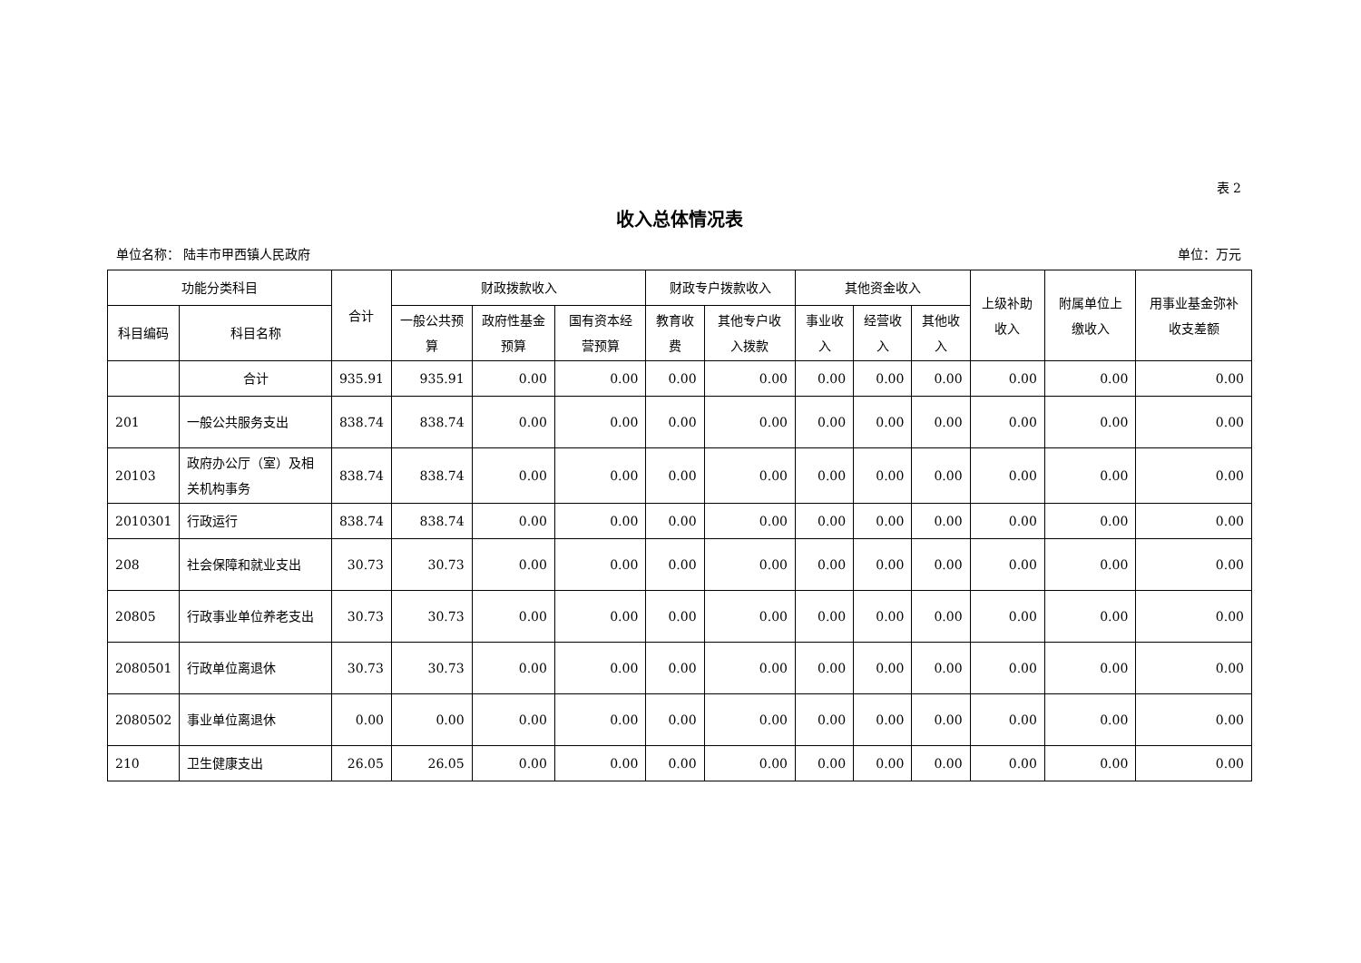表 2
收入总体情况表
单位名称： 陆丰市甲西镇人民政府 单位：万元
| 功能分类科目 | | 合计 | 财政拨款收入 | | | 财政专户拨款收入 | | 其他资金收入 | | | 上级补助收入 | 附属单位上缴收入 | 用事业基金弥补收支差额 |
| --- | --- | --- | --- | --- | --- | --- | --- | --- | --- | --- | --- | --- | --- |
| 科目编码 | 科目名称 | | 一般公共预算 | 政府性基金预算 | 国有资本经营预算 | 教育收费 | 其他专户收入拨款 | 事业收入 | 经营收入 | 其他收入 | | | |
| | 合计 | 935.91 | 935.91 | 0.00 | 0.00 | 0.00 | 0.00 | 0.00 | 0.00 | 0.00 | 0.00 | 0.00 | 0.00 |
| 201 | 一般公共服务支出 | 838.74 | 838.74 | 0.00 | 0.00 | 0.00 | 0.00 | 0.00 | 0.00 | 0.00 | 0.00 | 0.00 | 0.00 |
| 20103 | 政府办公厅（室）及相关机构事务 | 838.74 | 838.74 | 0.00 | 0.00 | 0.00 | 0.00 | 0.00 | 0.00 | 0.00 | 0.00 | 0.00 | 0.00 |
| 2010301 | 行政运行 | 838.74 | 838.74 | 0.00 | 0.00 | 0.00 | 0.00 | 0.00 | 0.00 | 0.00 | 0.00 | 0.00 | 0.00 |
| 208 | 社会保障和就业支出 | 30.73 | 30.73 | 0.00 | 0.00 | 0.00 | 0.00 | 0.00 | 0.00 | 0.00 | 0.00 | 0.00 | 0.00 |
| 20805 | 行政事业单位养老支出 | 30.73 | 30.73 | 0.00 | 0.00 | 0.00 | 0.00 | 0.00 | 0.00 | 0.00 | 0.00 | 0.00 | 0.00 |
| 2080501 | 行政单位离退休 | 30.73 | 30.73 | 0.00 | 0.00 | 0.00 | 0.00 | 0.00 | 0.00 | 0.00 | 0.00 | 0.00 | 0.00 |
| 2080502 | 事业单位离退休 | 0.00 | 0.00 | 0.00 | 0.00 | 0.00 | 0.00 | 0.00 | 0.00 | 0.00 | 0.00 | 0.00 | 0.00 |
| 210 | 卫生健康支出 | 26.05 | 26.05 | 0.00 | 0.00 | 0.00 | 0.00 | 0.00 | 0.00 | 0.00 | 0.00 | 0.00 | 0.00 |